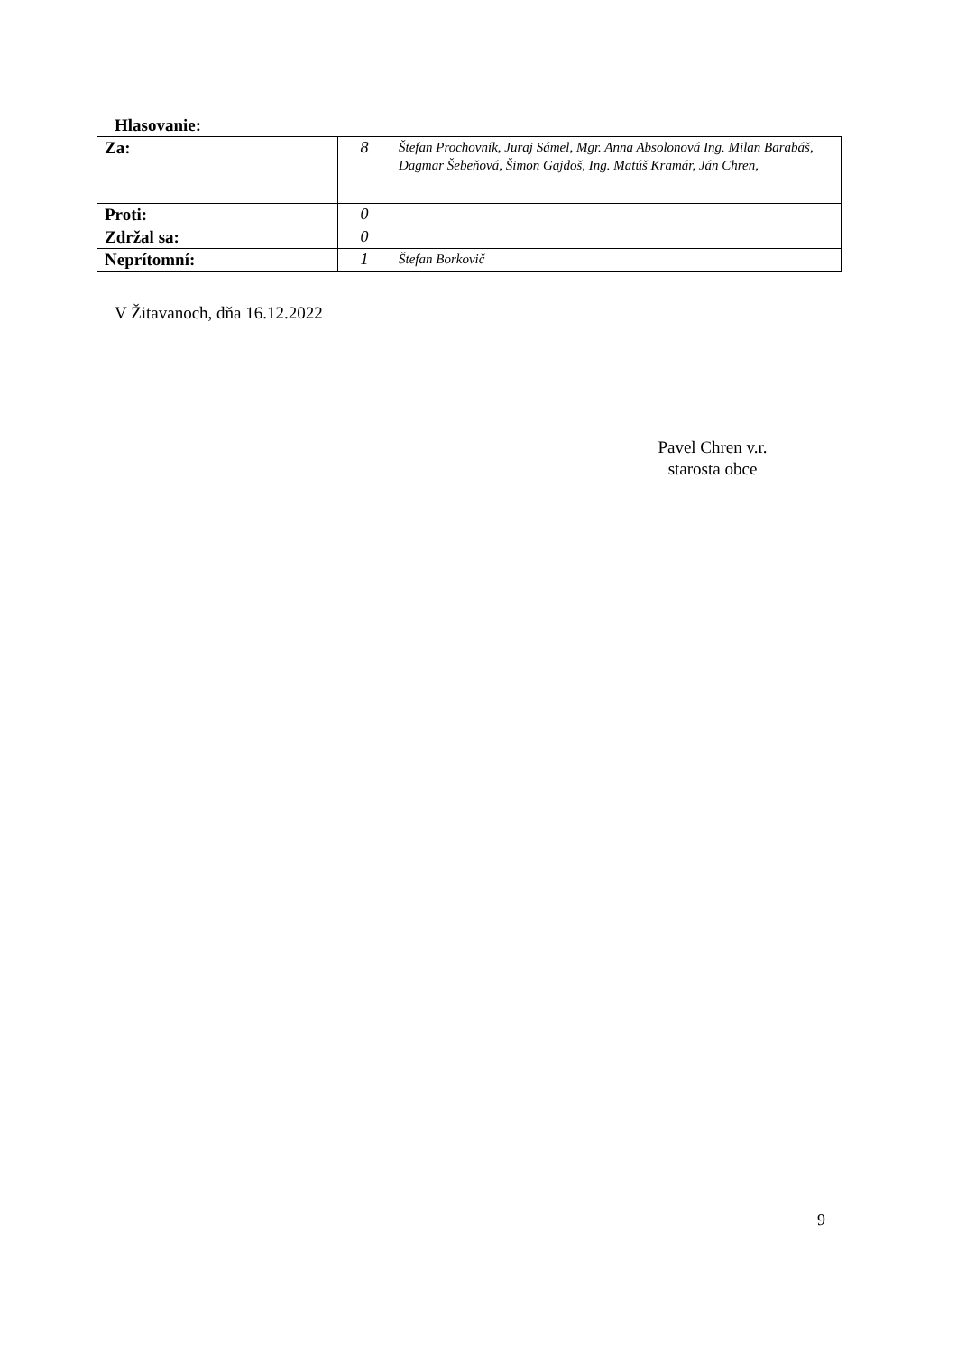Hlasovanie:
| Za: | 8 | Štefan Prochovník, Juraj Sámel, Mgr. Anna Absolonová Ing. Milan Barabáš, Dagmar Šebeňová, Šimon Gajdoš, Ing. Matúš Kramár, Ján Chren, |
| Proti: | 0 | |
| Zdržal sa: | 0 | |
| Neprítomní: | 1 | Štefan Borkovič |
V Žitavanoch, dňa 16.12.2022
Pavel Chren v.r.
starosta obce
9